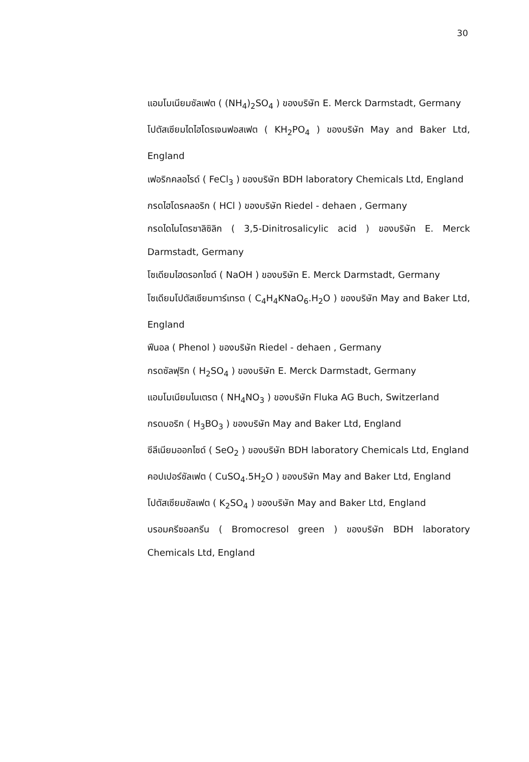30
แอมโมเนียมซัลเฟต ( (NH<sub>4</sub>)<sub>2</sub>SO<sub>4</sub> ) ของบริษัท E. Merck Darmstadt, Germany
โปตัสเซียมไดไฮโดรเจนฟอสเฟต ( KH<sub>2</sub>PO<sub>4</sub> ) ของบริษัท May and Baker Ltd, England
เฟอริกคลอไรด์ ( FeCl<sub>3</sub> ) ของบริษัท BDH laboratory Chemicals Ltd, England
กรดไฮโดรคลอริก ( HCl ) ของบริษัท Riedel - dehaen , Germany
กรดไดไนโตรซาลิซิลิก ( 3,5-Dinitrosalicylic acid ) ของบริษัท E. Merck Darmstadt, Germany
โซเดียมไฮดรอกไซด์ ( NaOH ) ของบริษัท E. Merck Darmstadt, Germany
โซเดียมโปตัสเซียมทาร์เทรต ( C<sub>4</sub>H<sub>4</sub>KNaO<sub>6</sub>.H<sub>2</sub>O ) ของบริษัท May and Baker Ltd, England
ฟีนอล ( Phenol ) ของบริษัท Riedel - dehaen , Germany
กรดซัลฟุริก ( H<sub>2</sub>SO<sub>4</sub> ) ของบริษัท E. Merck Darmstadt, Germany
แอมโมเนียมไนเตรต ( NH<sub>4</sub>NO<sub>3</sub> ) ของบริษัท Fluka AG Buch, Switzerland
กรดบอริก ( H<sub>3</sub>BO<sub>3</sub> ) ของบริษัท May and Baker Ltd, England
ซีลีเนียมออกไซด์ ( SeO<sub>2</sub> ) ของบริษัท BDH laboratory Chemicals Ltd, England
คอปเปอร์ซัลเฟต ( CuSO<sub>4</sub>.5H<sub>2</sub>O ) ของบริษัท May and Baker Ltd, England
โปตัสเซียมซัลเฟต ( K<sub>2</sub>SO<sub>4</sub> ) ของบริษัท May and Baker Ltd, England
บรอมครีซอลกรีน ( Bromocresol green ) ของบริษัท BDH laboratory Chemicals Ltd, England